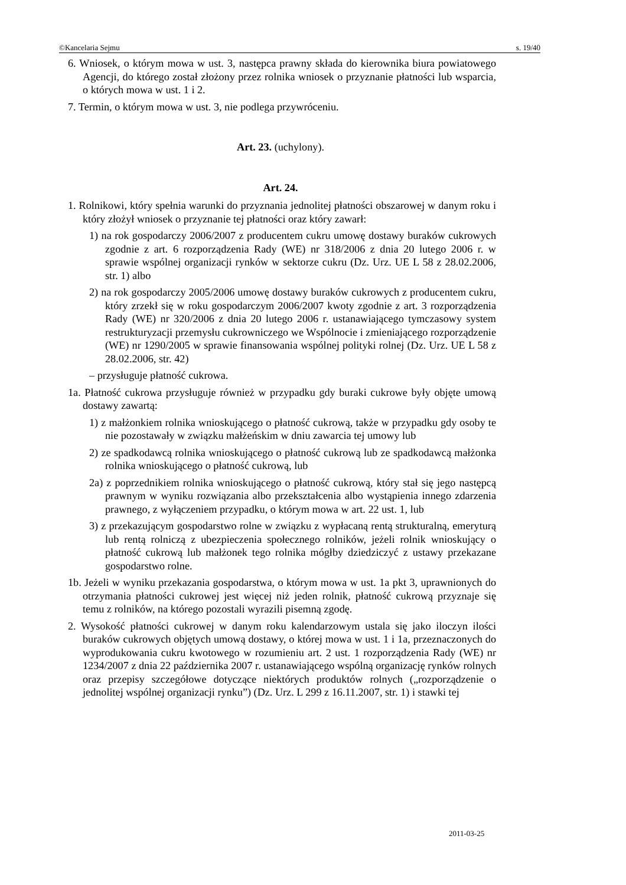©Kancelaria Sejmu s. 19/40
6. Wniosek, o którym mowa w ust. 3, następca prawny składa do kierownika biura powiatowego Agencji, do którego został złożony przez rolnika wniosek o przyznanie płatności lub wsparcia, o których mowa w ust. 1 i 2.
7. Termin, o którym mowa w ust. 3, nie podlega przywróceniu.
Art. 23. (uchylony).
Art. 24.
1. Rolnikowi, który spełnia warunki do przyznania jednolitej płatności obszarowej w danym roku i który złożył wniosek o przyznanie tej płatności oraz który zawarł:
1) na rok gospodarczy 2006/2007 z producentem cukru umowę dostawy buraków cukrowych zgodnie z art. 6 rozporządzenia Rady (WE) nr 318/2006 z dnia 20 lutego 2006 r. w sprawie wspólnej organizacji rynków w sektorze cukru (Dz. Urz. UE L 58 z 28.02.2006, str. 1) albo
2) na rok gospodarczy 2005/2006 umowę dostawy buraków cukrowych z producentem cukru, który zrzekł się w roku gospodarczym 2006/2007 kwoty zgodnie z art. 3 rozporządzenia Rady (WE) nr 320/2006 z dnia 20 lutego 2006 r. ustanawiającego tymczasowy system restrukturyzacji przemysłu cukrowniczego we Wspólnocie i zmieniającego rozporządzenie (WE) nr 1290/2005 w sprawie finansowania wspólnej polityki rolnej (Dz. Urz. UE L 58 z 28.02.2006, str. 42)
– przysługuje płatność cukrowa.
1a. Płatność cukrowa przysługuje również w przypadku gdy buraki cukrowe były objęte umową dostawy zawartą:
1) z małżonkiem rolnika wnioskującego o płatność cukrową, także w przypadku gdy osoby te nie pozostawały w związku małżeńskim w dniu zawarcia tej umowy lub
2) ze spadkodawcą rolnika wnioskującego o płatność cukrową lub ze spadkodawcą małżonka rolnika wnioskującego o płatność cukrową, lub
2a) z poprzednikiem rolnika wnioskującego o płatność cukrową, który stał się jego następcą prawnym w wyniku rozwiązania albo przekształcenia albo wystąpienia innego zdarzenia prawnego, z wyłączeniem przypadku, o którym mowa w art. 22 ust. 1, lub
3) z przekazującym gospodarstwo rolne w związku z wypłacaną rentą strukturalną, emeryturą lub rentą rolniczą z ubezpieczenia społecznego rolników, jeżeli rolnik wnioskujący o płatność cukrową lub małżonek tego rolnika mógłby dziedziczyć z ustawy przekazane gospodarstwo rolne.
1b. Jeżeli w wyniku przekazania gospodarstwa, o którym mowa w ust. 1a pkt 3, uprawnionych do otrzymania płatności cukrowej jest więcej niż jeden rolnik, płatność cukrową przyznaje się temu z rolników, na którego pozostali wyrazili pisemną zgodę.
2. Wysokość płatności cukrowej w danym roku kalendarzowym ustala się jako iloczyn ilości buraków cukrowych objętych umową dostawy, o której mowa w ust. 1 i 1a, przeznaczonych do wyprodukowania cukru kwotowego w rozumieniu art. 2 ust. 1 rozporządzenia Rady (WE) nr 1234/2007 z dnia 22 października 2007 r. ustanawiającego wspólną organizację rynków rolnych oraz przepisy szczegółowe dotyczące niektórych produktów rolnych („rozporządzenie o jednolitej wspólnej organizacji rynku”) (Dz. Urz. L 299 z 16.11.2007, str. 1) i stawki tej
2011-03-25